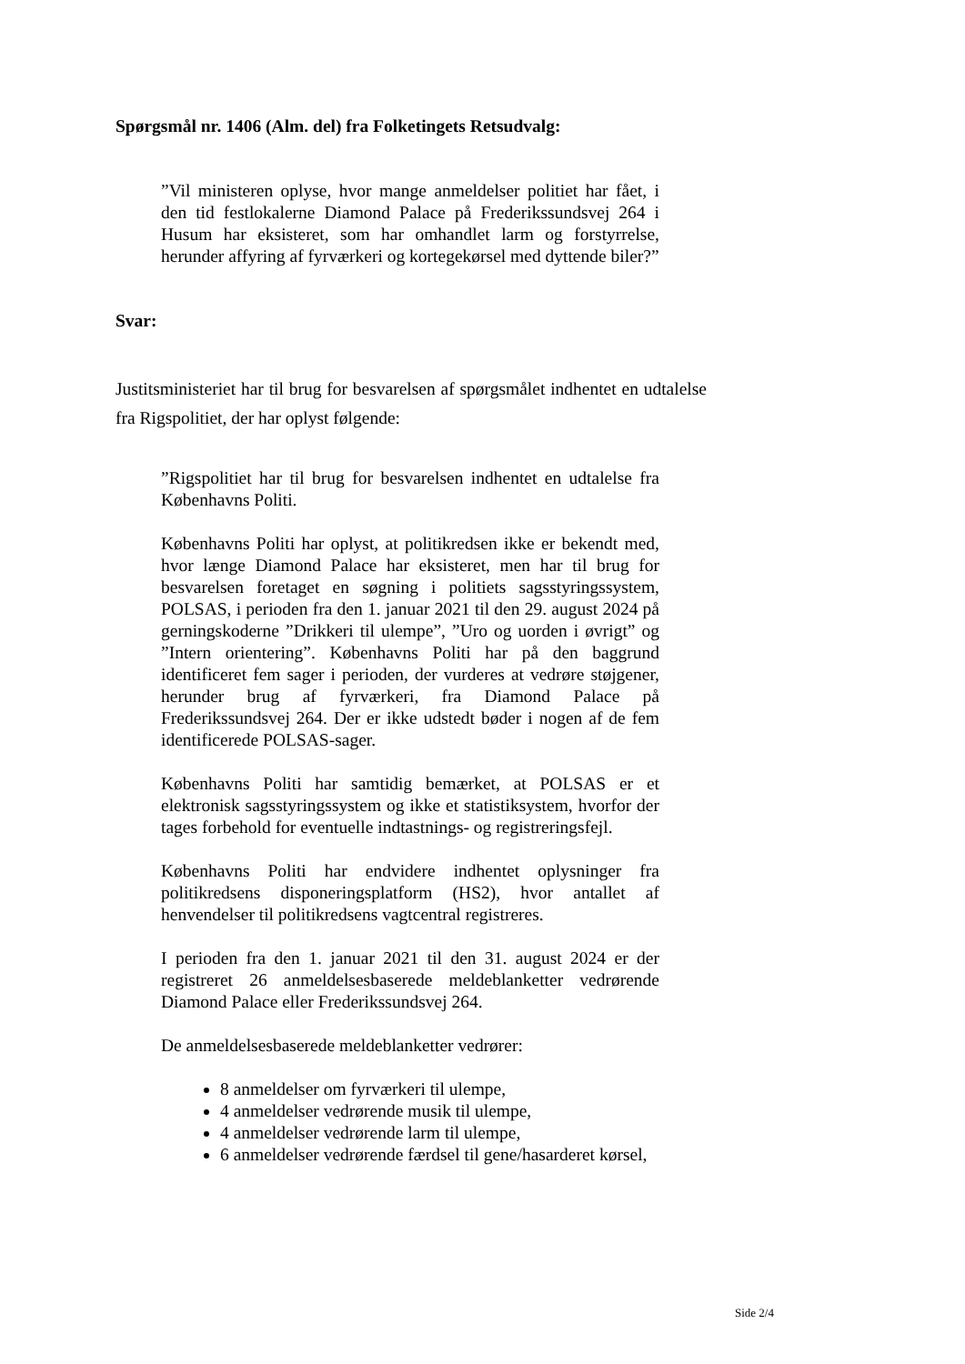Spørgsmål nr. 1406 (Alm. del) fra Folketingets Retsudvalg:
”Vil ministeren oplyse, hvor mange anmeldelser politiet har fået, i den tid festlokalerne Diamond Palace på Frederikssundsvej 264 i Husum har eksisteret, som har omhandlet larm og forstyrrelse, herunder affyring af fyrværkeri og kortegekørsel med dyttende biler?”
Svar:
Justitsministeriet har til brug for besvarelsen af spørgsmålet indhentet en udtalelse fra Rigspolitiet, der har oplyst følgende:
”Rigspolitiet har til brug for besvarelsen indhentet en udtalelse fra Københavns Politi.
Københavns Politi har oplyst, at politikredsen ikke er bekendt med, hvor længe Diamond Palace har eksisteret, men har til brug for besvarelsen foretaget en søgning i politiets sagsstyringssystem, POLSAS, i perioden fra den 1. januar 2021 til den 29. august 2024 på gerningskoderne ”Drikkeri til ulempe”, ”Uro og uorden i øvrigt” og ”Intern orientering”. Københavns Politi har på den baggrund identificeret fem sager i perioden, der vurderes at vedrøre støjgener, herunder brug af fyrværkeri, fra Diamond Palace på Frederikssundsvej 264. Der er ikke udstedt bøder i nogen af de fem identificerede POLSAS-sager.
Københavns Politi har samtidig bemærket, at POLSAS er et elektronisk sagsstyringssystem og ikke et statistiksystem, hvorfor der tages forbehold for eventuelle indtastnings- og registreringsfejl.
Københavns Politi har endvidere indhentet oplysninger fra politikredsens disponeringsplatform (HS2), hvor antallet af henvendelser til politikredsens vagtcentral registreres.
I perioden fra den 1. januar 2021 til den 31. august 2024 er der registreret 26 anmeldelsesbaserede meldeblanketter vedrørende Diamond Palace eller Frederikssundsvej 264.
De anmeldelsesbaserede meldeblanketter vedrører:
8 anmeldelser om fyrværkeri til ulempe,
4 anmeldelser vedrørende musik til ulempe,
4 anmeldelser vedrørende larm til ulempe,
6 anmeldelser vedrørende færdsel til gene/hasarderet kørsel,
Side 2/4